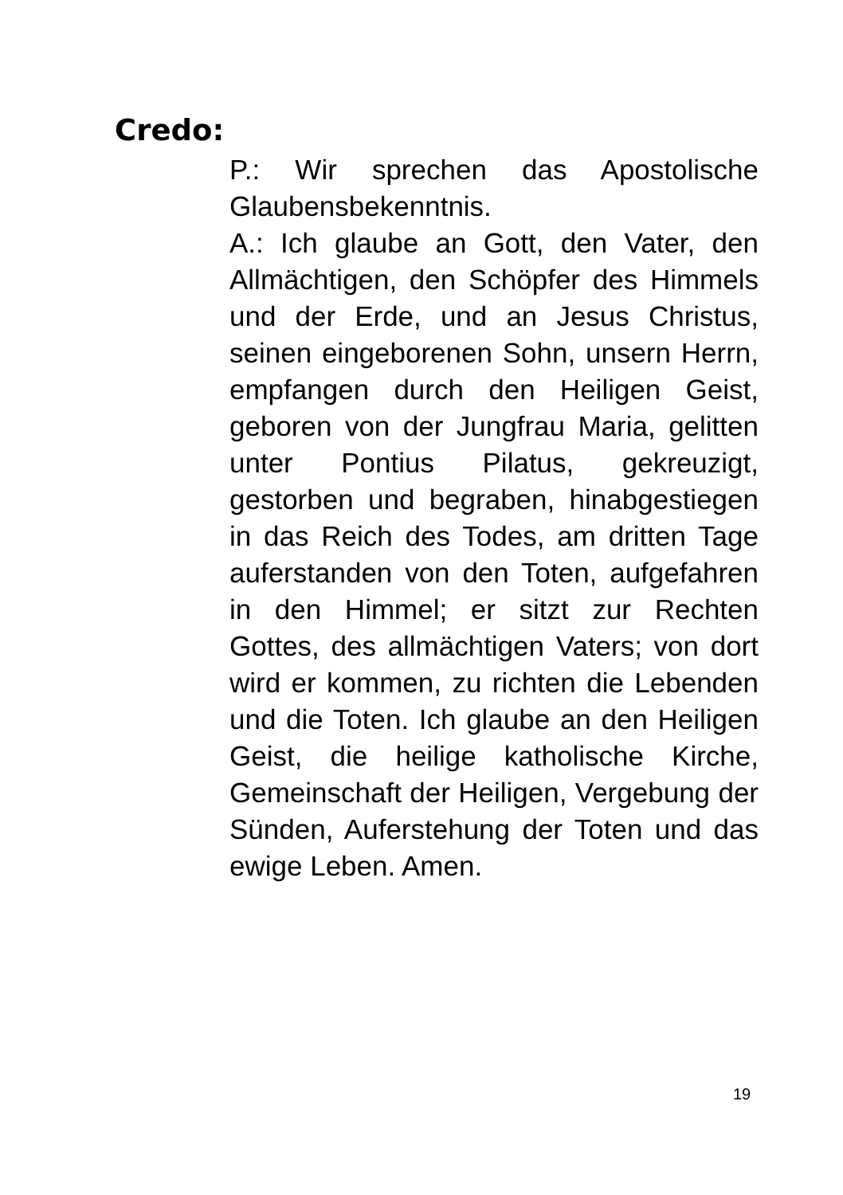Credo:
P.: Wir sprechen das Apostolische Glaubensbekenntnis.
A.: Ich glaube an Gott, den Vater, den Allmächtigen, den Schöpfer des Himmels und der Erde, und an Jesus Christus, seinen eingeborenen Sohn, unsern Herrn, empfangen durch den Heiligen Geist, geboren von der Jungfrau Maria, gelitten unter Pontius Pilatus, gekreuzigt, gestorben und begraben, hinabgestiegen in das Reich des Todes, am dritten Tage auferstanden von den Toten, aufgefahren in den Himmel; er sitzt zur Rechten Gottes, des allmächtigen Vaters; von dort wird er kommen, zu richten die Lebenden und die Toten. Ich glaube an den Heiligen Geist, die heilige katholische Kirche, Gemeinschaft der Heiligen, Vergebung der Sünden, Auferstehung der Toten und das ewige Leben. Amen.
19